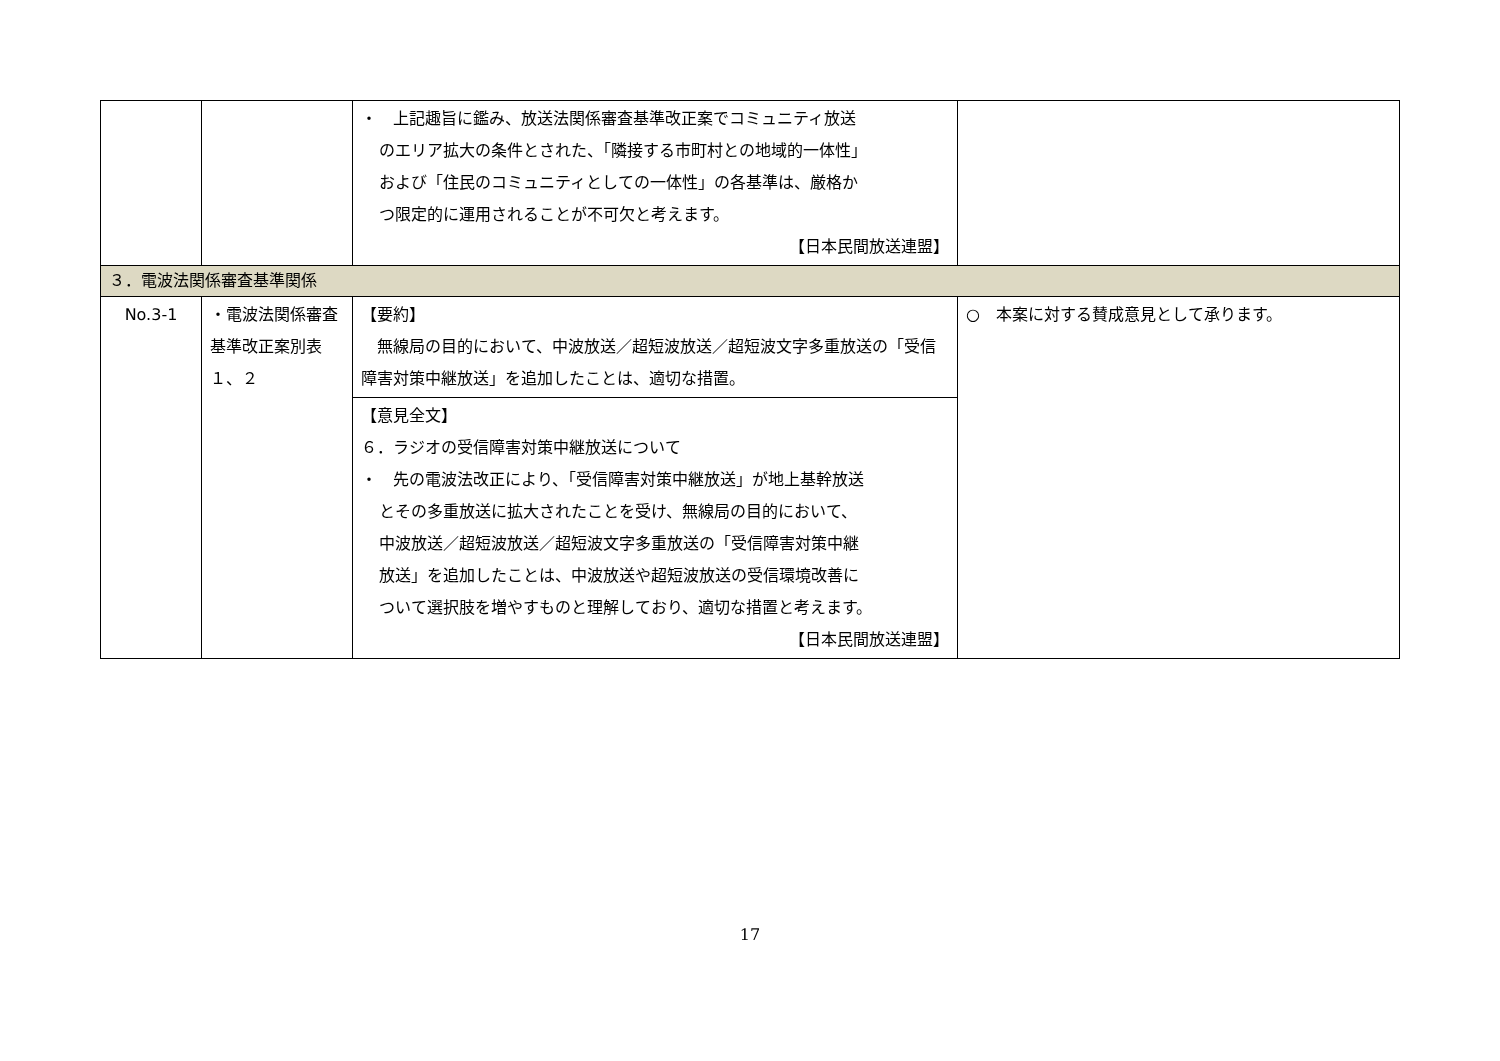| | | ・ 上記趣旨に鑑み、放送法関係審査基準改正案でコミュニティ放送 のエリア拡大の条件とされた、「隣接する市町村との地域的一体性」 および「住民のコミュニティとしての一体性」の各基準は、厳格か つ限定的に運用されることが不可欠と考えます。 【日本民間放送連盟】 | |
| ３．電波法関係審査基準関係 | | | |
| No.3-1 | ・電波法関係審査基準改正案別表１、２ | 【要約】 無線局の目的において、中波放送／超短波放送／超短波文字多重放送の「受信障害対策中継放送」を追加したことは、適切な措置。 | ○ 本案に対する賛成意見として承ります。 |
| | | 【意見全文】 ６．ラジオの受信障害対策中継放送について ・ 先の電波法改正により、「受信障害対策中継放送」が地上基幹放送 とその多重放送に拡大されたことを受け、無線局の目的において、 中波放送／超短波放送／超短波文字多重放送の「受信障害対策中継 放送」を追加したことは、中波放送や超短波放送の受信環境改善に ついて選択肢を増やすものと理解しており、適切な措置と考えます。 【日本民間放送連盟】 | |
17